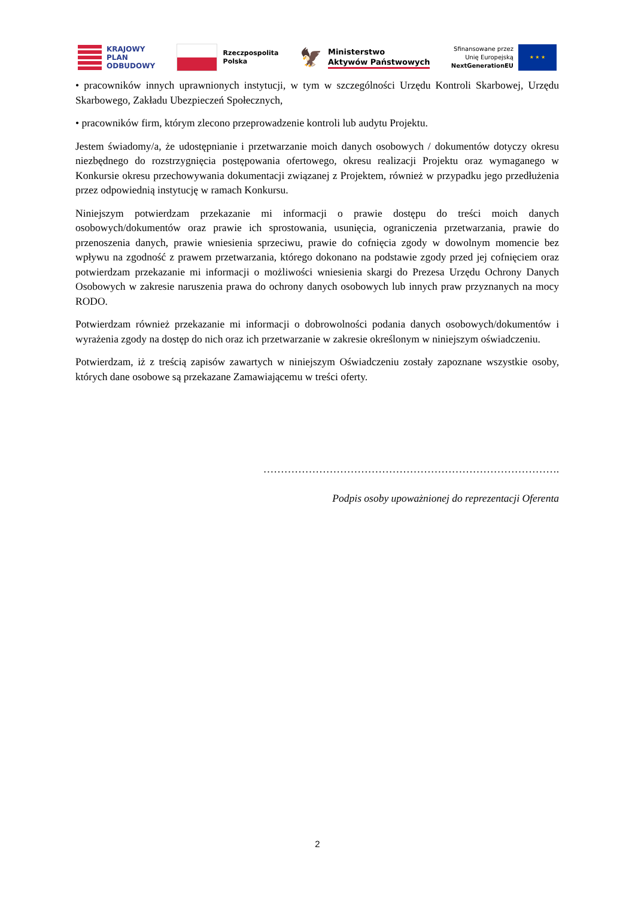KRAJOWY
PLAN
ODBUDOWY
Rzeczpospolita
Polska
🦅
Ministerstwo
Aktywów Państwowych
Sfinansowane przez
Unię Europejską
NextGenerationEU
★ ★ ★
• pracowników innych uprawnionych instytucji, w tym w szczególności Urzędu Kontroli Skarbowej, Urzędu Skarbowego, Zakładu Ubezpieczeń Społecznych,
• pracowników firm, którym zlecono przeprowadzenie kontroli lub audytu Projektu.
Jestem świadomy/a, że udostępnianie i przetwarzanie moich danych osobowych / dokumentów dotyczy okresu niezbędnego do rozstrzygnięcia postępowania ofertowego, okresu realizacji Projektu oraz wymaganego w Konkursie okresu przechowywania dokumentacji związanej z Projektem, również w przypadku jego przedłużenia przez odpowiednią instytucję w ramach Konkursu.
Niniejszym potwierdzam przekazanie mi informacji o prawie dostępu do treści moich danych osobowych/dokumentów oraz prawie ich sprostowania, usunięcia, ograniczenia przetwarzania, prawie do przenoszenia danych, prawie wniesienia sprzeciwu, prawie do cofnięcia zgody w dowolnym momencie bez wpływu na zgodność z prawem przetwarzania, którego dokonano na podstawie zgody przed jej cofnięciem oraz potwierdzam przekazanie mi informacji o możliwości wniesienia skargi do Prezesa Urzędu Ochrony Danych Osobowych w zakresie naruszenia prawa do ochrony danych osobowych lub innych praw przyznanych na mocy RODO.
Potwierdzam również przekazanie mi informacji o dobrowolności podania danych osobowych/dokumentów i wyrażenia zgody na dostęp do nich oraz ich przetwarzanie w zakresie określonym w niniejszym oświadczeniu.
Potwierdzam, iż z treścią zapisów zawartych w niniejszym Oświadczeniu zostały zapoznane wszystkie osoby, których dane osobowe są przekazane Zamawiającemu w treści oferty.
………………………………………………………………………….
Podpis osoby upoważnionej do reprezentacji Oferenta
2